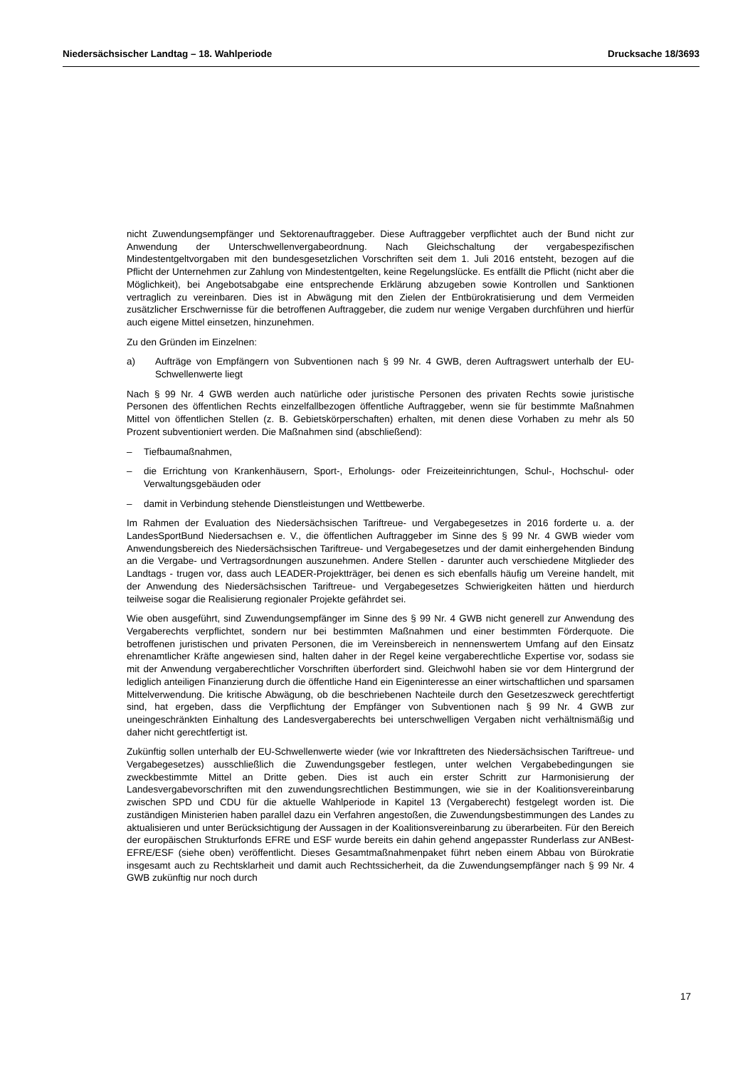Niedersächsischer Landtag – 18. Wahlperiode Drucksache 18/3693
nicht Zuwendungsempfänger und Sektorenauftraggeber. Diese Auftraggeber verpflichtet auch der Bund nicht zur Anwendung der Unterschwellenvergabeordnung. Nach Gleichschaltung der vergabespezifischen Mindestentgeltvorgaben mit den bundesgesetzlichen Vorschriften seit dem 1. Juli 2016 entsteht, bezogen auf die Pflicht der Unternehmen zur Zahlung von Mindestentgelten, keine Regelungslücke. Es entfällt die Pflicht (nicht aber die Möglichkeit), bei Angebotsabgabe eine entsprechende Erklärung abzugeben sowie Kontrollen und Sanktionen vertraglich zu vereinbaren. Dies ist in Abwägung mit den Zielen der Entbürokratisierung und dem Vermeiden zusätzlicher Erschwernisse für die betroffenen Auftraggeber, die zudem nur wenige Vergaben durchführen und hierfür auch eigene Mittel einsetzen, hinzunehmen.
Zu den Gründen im Einzelnen:
a) Aufträge von Empfängern von Subventionen nach § 99 Nr. 4 GWB, deren Auftragswert unterhalb der EU-Schwellenwerte liegt
Nach § 99 Nr. 4 GWB werden auch natürliche oder juristische Personen des privaten Rechts sowie juristische Personen des öffentlichen Rechts einzelfallbezogen öffentliche Auftraggeber, wenn sie für bestimmte Maßnahmen Mittel von öffentlichen Stellen (z. B. Gebietskörperschaften) erhalten, mit denen diese Vorhaben zu mehr als 50 Prozent subventioniert werden. Die Maßnahmen sind (abschließend):
– Tiefbaumaßnahmen,
– die Errichtung von Krankenhäusern, Sport-, Erholungs- oder Freizeiteinrichtungen, Schul-, Hochschul- oder Verwaltungsgebäuden oder
– damit in Verbindung stehende Dienstleistungen und Wettbewerbe.
Im Rahmen der Evaluation des Niedersächsischen Tariftreue- und Vergabegesetzes in 2016 forderte u. a. der LandesSportBund Niedersachsen e. V., die öffentlichen Auftraggeber im Sinne des § 99 Nr. 4 GWB wieder vom Anwendungsbereich des Niedersächsischen Tariftreue- und Vergabegesetzes und der damit einhergehenden Bindung an die Vergabe- und Vertragsordnungen auszunehmen. Andere Stellen - darunter auch verschiedene Mitglieder des Landtags - trugen vor, dass auch LEADER-Projektträger, bei denen es sich ebenfalls häufig um Vereine handelt, mit der Anwendung des Niedersächsischen Tariftreue- und Vergabegesetzes Schwierigkeiten hätten und hierdurch teilweise sogar die Realisierung regionaler Projekte gefährdet sei.
Wie oben ausgeführt, sind Zuwendungsempfänger im Sinne des § 99 Nr. 4 GWB nicht generell zur Anwendung des Vergaberechts verpflichtet, sondern nur bei bestimmten Maßnahmen und einer bestimmten Förderquote. Die betroffenen juristischen und privaten Personen, die im Vereinsbereich in nennenswertem Umfang auf den Einsatz ehrenamtlicher Kräfte angewiesen sind, halten daher in der Regel keine vergaberechtliche Expertise vor, sodass sie mit der Anwendung vergaberechtlicher Vorschriften überfordert sind. Gleichwohl haben sie vor dem Hintergrund der lediglich anteiligen Finanzierung durch die öffentliche Hand ein Eigeninteresse an einer wirtschaftlichen und sparsamen Mittelverwendung. Die kritische Abwägung, ob die beschriebenen Nachteile durch den Gesetzeszweck gerechtfertigt sind, hat ergeben, dass die Verpflichtung der Empfänger von Subventionen nach § 99 Nr. 4 GWB zur uneingeschränkten Einhaltung des Landesvergaberechts bei unterschwelligen Vergaben nicht verhältnismäßig und daher nicht gerechtfertigt ist.
Zukünftig sollen unterhalb der EU-Schwellenwerte wieder (wie vor Inkrafttreten des Niedersächsischen Tariftreue- und Vergabegesetzes) ausschließlich die Zuwendungsgeber festlegen, unter welchen Vergabebedingungen sie zweckbestimmte Mittel an Dritte geben. Dies ist auch ein erster Schritt zur Harmonisierung der Landesvergabevorschriften mit den zuwendungsrechtlichen Bestimmungen, wie sie in der Koalitionsvereinbarung zwischen SPD und CDU für die aktuelle Wahlperiode in Kapitel 13 (Vergaberecht) festgelegt worden ist. Die zuständigen Ministerien haben parallel dazu ein Verfahren angestoßen, die Zuwendungsbestimmungen des Landes zu aktualisieren und unter Berücksichtigung der Aussagen in der Koalitionsvereinbarung zu überarbeiten. Für den Bereich der europäischen Strukturfonds EFRE und ESF wurde bereits ein dahin gehend angepasster Runderlass zur ANBest-EFRE/ESF (siehe oben) veröffentlicht. Dieses Gesamtmaßnahmenpaket führt neben einem Abbau von Bürokratie insgesamt auch zu Rechtsklarheit und damit auch Rechtssicherheit, da die Zuwendungsempfänger nach § 99 Nr. 4 GWB zukünftig nur noch durch
17